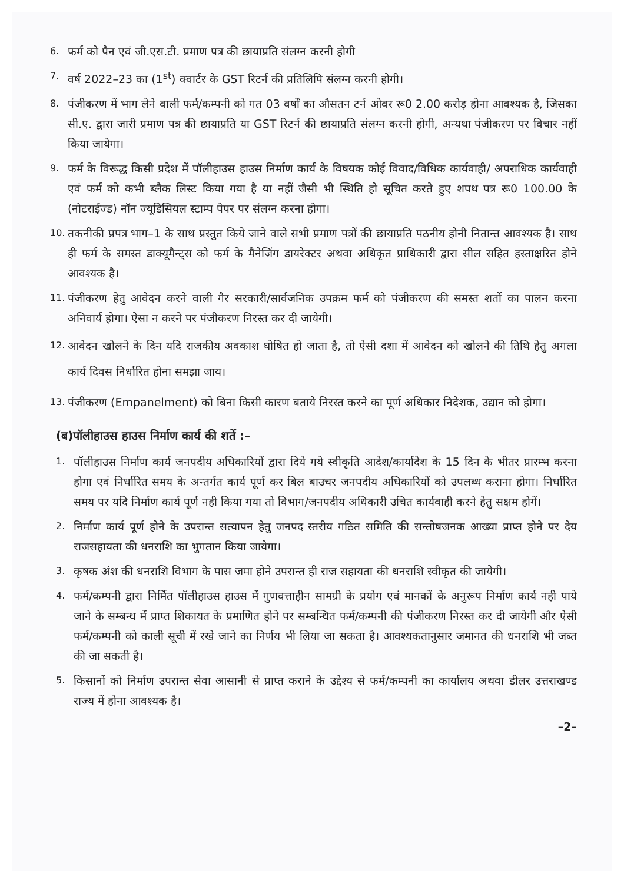6. फर्म को पैन एवं जी.एस.टी. प्रमाण पत्र की छायाप्रति संलग्न करनी होगी
7. वर्ष 2022–23 का (1<sup>st</sup>) क्वार्टर के GST रिटर्न की प्रतिलिपि संलग्न करनी होगी।
8. पंजीकरण में भाग लेने वाली फर्म/कम्पनी को गत 03 वर्षों का औसतन टर्न ओवर रू0 2.00 करोड़ होना आवश्यक है, जिसका सी.ए. द्वारा जारी प्रमाण पत्र की छायाप्रति या GST रिटर्न की छायाप्रति संलग्न करनी होगी, अन्यथा पंजीकरण पर विचार नहीं किया जायेगा।
9. फर्म के विरूद्ध किसी प्रदेश में पॉलीहाउस हाउस निर्माण कार्य के विषयक कोई विवाद/विधिक कार्यवाही/ अपराधिक कार्यवाही एवं फर्म को कभी ब्लैक लिस्ट किया गया है या नहीं जैसी भी स्थिति हो सूचित करते हुए शपथ पत्र रू0 100.00 के (नोटराईज्ड) नॉन ज्यूडिसियल स्टाम्प पेपर पर संलग्न करना होगा।
10. तकनीकी प्रपत्र भाग–1 के साथ प्रस्तुत किये जाने वाले सभी प्रमाण पत्रों की छायाप्रति पठनीय होनी नितान्त आवश्यक है। साथ ही फर्म के समस्त डाक्यूमैन्ट्स को फर्म के मैनेजिंग डायरेक्टर अथवा अधिकृत प्राधिकारी द्वारा सील सहित हस्ताक्षरित होने आवश्यक है।
11. पंजीकरण हेतु आवेदन करने वाली गैर सरकारी/सार्वजनिक उपक्रम फर्म को पंजीकरण की समस्त शर्तो का पालन करना अनिवार्य होगा। ऐसा न करने पर पंजीकरण निरस्त कर दी जायेगी।
12. आवेदन खोलने के दिन यदि राजकीय अवकाश घोषित हो जाता है, तो ऐसी दशा में आवेदन को खोलने की तिथि हेतु अगला कार्य दिवस निर्धारित होना समझा जाय।
13. पंजीकरण (Empanelment) को बिना किसी कारण बताये निरस्त करने का पूर्ण अधिकार निदेशक, उद्यान को होगा।
(ब)पॉलीहाउस हाउस निर्माण कार्य की शर्ते :–
1. पॉलीहाउस निर्माण कार्य जनपदीय अधिकारियों द्वारा दिये गये स्वीकृति आदेश/कार्यादेश के 15 दिन के भीतर प्रारम्भ करना होगा एवं निर्धारित समय के अन्तर्गत कार्य पूर्ण कर बिल बाउचर जनपदीय अधिकारियों को उपलब्ध कराना होगा। निर्धारित समय पर यदि निर्माण कार्य पूर्ण नही किया गया तो विभाग/जनपदीय अधिकारी उचित कार्यवाही करने हेतु सक्षम होगें।
2. निर्माण कार्य पूर्ण होने के उपरान्त सत्यापन हेतु जनपद स्तरीय गठित समिति की सन्तोषजनक आख्या प्राप्त होने पर देय राजसहायता की धनराशि का भुगतान किया जायेगा।
3. कृषक अंश की धनराशि विभाग के पास जमा होने उपरान्त ही राज सहायता की धनराशि स्वीकृत की जायेगी।
4. फर्म/कम्पनी द्वारा निर्मित पॉलीहाउस हाउस में गुणवत्ताहीन सामग्री के प्रयोग एवं मानकों के अनुरूप निर्माण कार्य नही पाये जाने के सम्बन्ध में प्राप्त शिकायत के प्रमाणित होने पर सम्बन्धित फर्म/कम्पनी की पंजीकरण निरस्त कर दी जायेगी और ऐसी फर्म/कम्पनी को काली सूची में रखे जाने का निर्णय भी लिया जा सकता है। आवश्यकतानुसार जमानत की धनराशि भी जब्त की जा सकती है।
5. किसानों को निर्माण उपरान्त सेवा आसानी से प्राप्त कराने के उद्देश्य से फर्म/कम्पनी का कार्यालय अथवा डीलर उत्तराखण्ड राज्य में होना आवश्यक है।
–2–